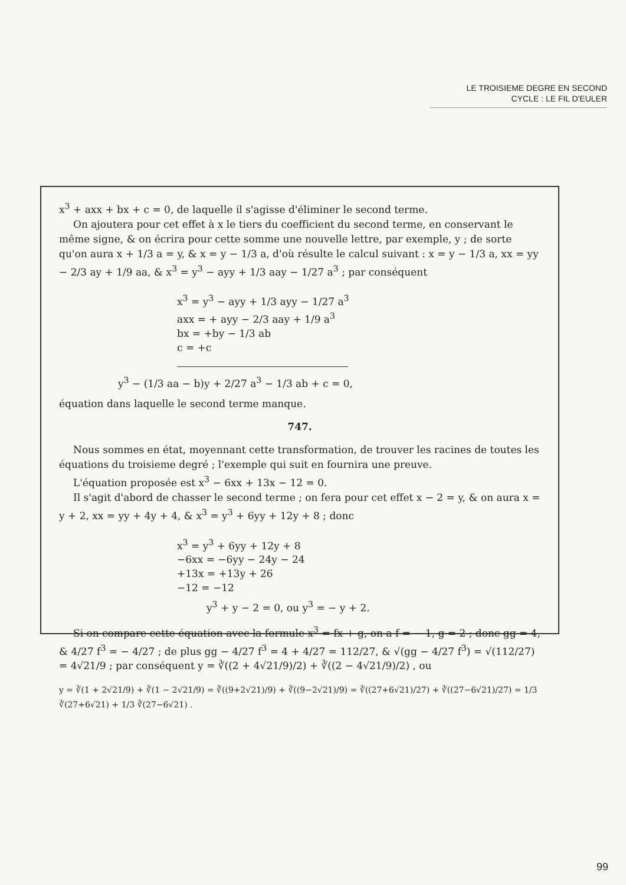LE TROISIEME DEGRE EN SECOND
CYCLE : LE FIL D'EULER
x<sup>3</sup> + axx + bx + c = 0, de laquelle il s'agisse d'éliminer le second terme.
On ajoutera pour cet effet à x le tiers du coefficient du second terme, en conservant le même signe, & on écrira pour cette somme une nouvelle lettre, par exemple, y ; de sorte qu'on aura x + 1/3 a = y, & x = y − 1/3 a, d'où résulte le calcul suivant : x = y − 1/3 a, xx = yy − 2/3 ay + 1/9 aa, & x<sup>3</sup> = y<sup>3</sup> − ayy + 1/3 aay − 1/27 a<sup>3</sup> ; par conséquent
x<sup>3</sup> = y<sup>3</sup> − ayy + 1/3 ayy − 1/27 a<sup>3</sup>
axx = + ayy − 2/3 aay + 1/9 a<sup>3</sup>
bx = +by − 1/3 ab
c = +c
y<sup>3</sup> − (1/3 aa − b)y + 2/27 a<sup>3</sup> − 1/3 ab + c = 0,
équation dans laquelle le second terme manque.
747.
Nous sommes en état, moyennant cette transformation, de trouver les racines de toutes les équations du troisieme degré ; l'exemple qui suit en fournira une preuve.
L'équation proposée est x<sup>3</sup> − 6xx + 13x − 12 = 0.
Il s'agit d'abord de chasser le second terme ; on fera pour cet effet x − 2 = y, & on aura x = y + 2, xx = yy + 4y + 4, & x<sup>3</sup> = y<sup>3</sup> + 6yy + 12y + 8 ; donc
x<sup>3</sup> = y<sup>3</sup> + 6yy + 12y + 8
−6xx = −6yy − 24y − 24
+13x = +13y + 26
−12 = −12
y<sup>3</sup> + y − 2 = 0, ou y<sup>3</sup> = − y + 2.
Si on compare cette équation avec la formule x<sup>3</sup> = fx + g, on a f = − 1, g = 2 ; donc gg = 4, & 4/27 f<sup>3</sup> = − 4/27 ; de plus gg − 4/27 f<sup>3</sup> = 4 + 4/27 = 112/27, & √(gg − 4/27 f<sup>3</sup>) = √(112/27) = 4√21/9 ; par conséquent y = ∛((2 + 4√21/9)/2) + ∛((2 − 4√21/9)/2) , ou
y = ∛(1 + 2√21/9) + ∛(1 − 2√21/9) = ∛((9+2√21)/9) + ∛((9−2√21)/9) = ∛((27+6√21)/27) + ∛((27−6√21)/27) = 1/3 ∛(27+6√21) + 1/3 ∛(27−6√21) .
99